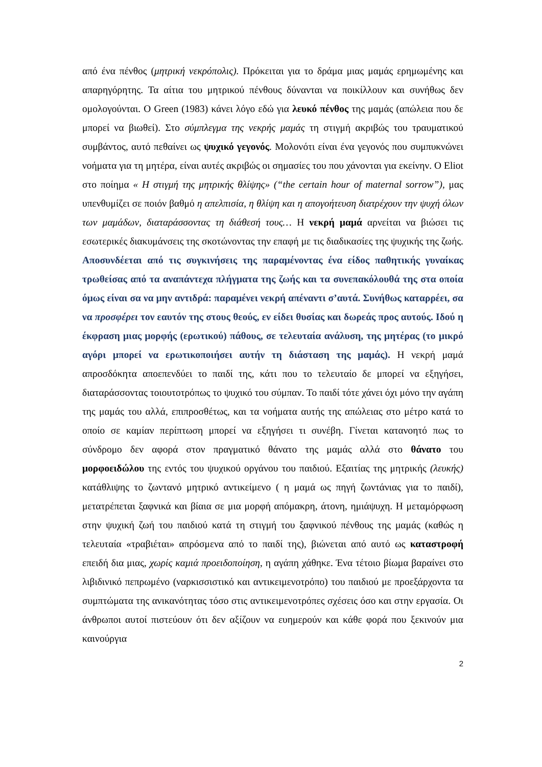από ένα πένθος (μητρική νεκρόπολις). Πρόκειται για το δράμα μιας μαμάς ερημωμένης και απαρηγόρητης. Τα αίτια του μητρικού πένθους δύνανται να ποικίλλουν και συνήθως δεν ομολογούνται. Ο Green (1983) κάνει λόγο εδώ για λευκό πένθος της μαμάς (απώλεια που δε μπορεί να βιωθεί). Στο σύμπλεγμα της νεκρής μαμάς τη στιγμή ακριβώς του τραυματικού συμβάντος, αυτό πεθαίνει ως ψυχικό γεγονός. Μολονότι είναι ένα γεγονός που συμπυκνώνει νοήματα για τη μητέρα, είναι αυτές ακριβώς οι σημασίες του που χάνονται για εκείνην. Ο Eliot στο ποίημα « Η στιγμή της μητρικής θλίψης» (“the certain hour of maternal sorrow”), μας υπενθυμίζει σε ποιόν βαθμό η απελπισία, η θλίψη και η απογοήτευση διατρέχουν την ψυχή όλων των μαμάδων, διαταράσσοντας τη διάθεσή τους… Η νεκρή μαμά αρνείται να βιώσει τις εσωτερικές διακυμάνσεις της σκοτώνοντας την επαφή με τις διαδικασίες της ψυχικής της ζωής. Αποσυνδέεται από τις συγκινήσεις της παραμένοντας ένα είδος παθητικής γυναίκας τρωθείσας από τα αναπάντεχα πλήγματα της ζωής και τα συνεπακόλουθά της στα οποία όμως είναι σα να μην αντιδρά: παραμένει νεκρή απέναντι σ’αυτά. Συνήθως καταρρέει, σα να προσφέρει τον εαυτόν της στους θεούς, εν είδει θυσίας και δωρεάς προς αυτούς. Ιδού η έκφραση μιας μορφής (ερωτικού) πάθους, σε τελευταία ανάλυση, της μητέρας (το μικρό αγόρι μπορεί να ερωτικοποιήσει αυτήν τη διάσταση της μαμάς). Η νεκρή μαμά απροσδόκητα αποεπενδύει το παιδί της, κάτι που το τελευταίο δε μπορεί να εξηγήσει, διαταράσσοντας τοιουτοτρόπως το ψυχικό του σύμπαν. Το παιδί τότε χάνει όχι μόνο την αγάπη της μαμάς του αλλά, επιπροσθέτως, και τα νοήματα αυτής της απώλειας στο μέτρο κατά το οποίο σε καμίαν περίπτωση μπορεί να εξηγήσει τι συνέβη. Γίνεται κατανοητό πως το σύνδρομο δεν αφορά στον πραγματικό θάνατο της μαμάς αλλά στο θάνατο του μορφοειδώλου της εντός του ψυχικού οργάνου του παιδιού. Εξαιτίας της μητρικής (λευκής) κατάθλιψης το ζωντανό μητρικό αντικείμενο ( η μαμά ως πηγή ζωντάνιας για το παιδί), μετατρέπεται ξαφνικά και βίαια σε μια μορφή απόμακρη, άτονη, ημιάψυχη. Η μεταμόρφωση στην ψυχική ζωή του παιδιού κατά τη στιγμή του ξαφνικού πένθους της μαμάς (καθώς η τελευταία «τραβιέται» απρόσμενα από το παιδί της), βιώνεται από αυτό ως καταστροφή επειδή δια μιας, χωρίς καμιά προειδοποίηση, η αγάπη χάθηκε. Ένα τέτοιο βίωμα βαραίνει στο λιβιδινικό πεπρωμένο (ναρκισσιστικό και αντικειμενοτρόπο) του παιδιού με προεξάρχοντα τα συμπτώματα της ανικανότητας τόσο στις αντικειμενοτρόπες σχέσεις όσο και στην εργασία. Οι άνθρωποι αυτοί πιστεύουν ότι δεν αξίζουν να ευημερούν και κάθε φορά που ξεκινούν μια καινούργια
2